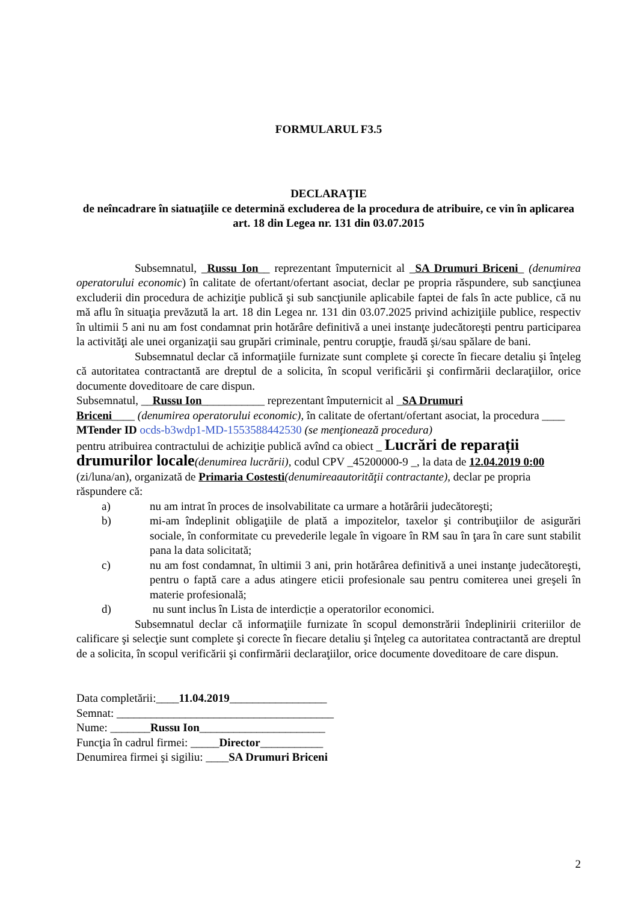FORMULARUL F3.5
DECLARAŢIE
de neîncadrare în siatuaţiile ce determină excluderea de la procedura de atribuire, ce vin în aplicarea art. 18 din Legea nr. 131 din 03.07.2015
Subsemnatul, _Russu Ion__ reprezentant împuternicit al _SA Drumuri Briceni_ (denumirea operatorului economic) în calitate de ofertant/ofertant asociat, declar pe propria răspundere, sub sancţiunea excluderii din procedura de achiziţie publică şi sub sancţiunile aplicabile faptei de fals în acte publice, că nu mă aflu în situaţia prevăzută la art. 18 din Legea nr. 131 din 03.07.2025 privind achiziţiile publice, respectiv în ultimii 5 ani nu am fost condamnat prin hotărâre definitivă a unei instanţe judecătoreşti pentru participarea la activităţi ale unei organizaţii sau grupări criminale, pentru corupţie, fraudă şi/sau spălare de bani.
Subsemnatul declar că informaţiile furnizate sunt complete şi corecte în fiecare detaliu şi înţeleg că autoritatea contractantă are dreptul de a solicita, în scopul verificării şi confirmării declaraţiilor, orice documente doveditoare de care dispun.
Subsemnatul, __Russu Ion___________ reprezentant împuternicit al _SA Drumuri
Briceni____ (denumirea operatorului economic), în calitate de ofertant/ofertant asociat, la procedura ____ MTender ID ocds-b3wdp1-MD-1553588442530 (se menţionează procedura)
pentru atribuirea contractului de achiziţie publică avînd ca obiect _ Lucrări de reparații drumurilor locale(denumirea lucrării), codul CPV _45200000-9 _, la data de 12.04.2019 0:00 (zi/luna/an), organizată de Primaria Costesti(denumireaautorităţii contractante), declar pe propria răspundere că:
a) nu am intrat în proces de insolvabilitate ca urmare a hotărârii judecătoreşti;
b) mi-am îndeplinit obligaţiile de plată a impozitelor, taxelor şi contribuţiilor de asigurări sociale, în conformitate cu prevederile legale în vigoare în RM sau în ţara în care sunt stabilit pana la data solicitată;
c) nu am fost condamnat, în ultimii 3 ani, prin hotărârea definitivă a unei instanţe judecătoreşti, pentru o faptă care a adus atingere eticii profesionale sau pentru comiterea unei greşeli în materie profesională;
d) nu sunt inclus în Lista de interdicție a operatorilor economici.
Subsemnatul declar că informaţiile furnizate în scopul demonstrării îndeplinirii criteriilor de calificare şi selecţie sunt complete şi corecte în fiecare detaliu şi înţeleg ca autoritatea contractantă are dreptul de a solicita, în scopul verificării şi confirmării declaraţiilor, orice documente doveditoare de care dispun.
Data completării:____11.04.2019_________________
Semnat: ______________________________________
Nume: _______Russu Ion______________________
Funcţia în cadrul firmei: _____Director___________
Denumirea firmei şi sigiliu: ____SA Drumuri Briceni
2